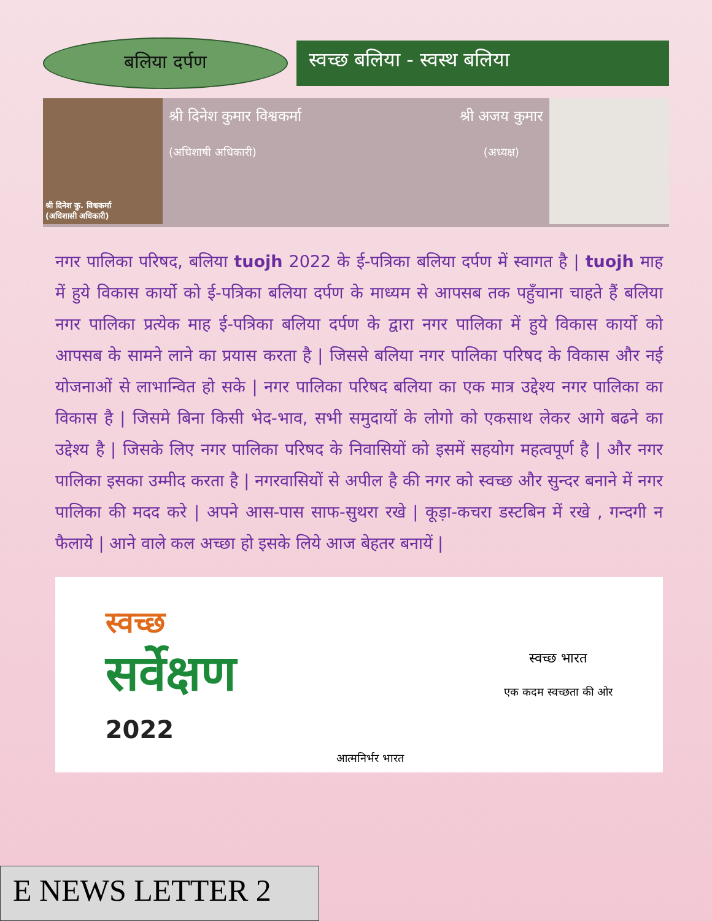बलिया दर्पण
स्वच्छ बलिया - स्वस्थ बलिया
श्री दिनेश कु. विश्वकर्मा
(अधिशासी अधिकारी)
श्री दिनेश कुमार विश्वकर्मा
(अधिशाषी अधिकारी)
श्री अजय कुमार
(अध्यक्ष)
नगर पालिका परिषद, बलिया tuojh 2022 के ई-पत्रिका बलिया दर्पण में स्वागत है | tuojh माह में हुये विकास कार्यो को ई-पत्रिका बलिया दर्पण के माध्यम से आपसब तक पहुँचाना चाहते हैं बलिया नगर पालिका प्रत्येक माह ई-पत्रिका बलिया दर्पण के द्वारा नगर पालिका में हुये विकास कार्यो को आपसब के सामने लाने का प्रयास करता है | जिससे बलिया नगर पालिका परिषद के विकास और नई योजनाओं से लाभान्वित हो सके | नगर पालिका परिषद बलिया का एक मात्र उद्देश्य नगर पालिका का विकास है | जिसमे बिना किसी भेद-भाव, सभी समुदायों के लोगो को एकसाथ लेकर आगे बढने का उद्देश्य है | जिसके लिए नगर पालिका परिषद के निवासियों को इसमें सहयोग महत्वपूर्ण है | और नगर पालिका इसका उम्मीद करता है | नगरवासियों से अपील है की नगर को स्वच्छ और सुन्दर बनाने में नगर पालिका की मदद करे | अपने आस-पास साफ-सुथरा रखे | कूड़ा-कचरा डस्टबिन में रखे , गन्दगी न फैलाये | आने वाले कल अच्छा हो इसके लिये आज बेहतर बनायें |
स्वच्छ
सर्वेक्षण
2022
आत्मनिर्भर भारत
स्वच्छ भारत
एक कदम स्वच्छता की ओर
E NEWS LETTER 2